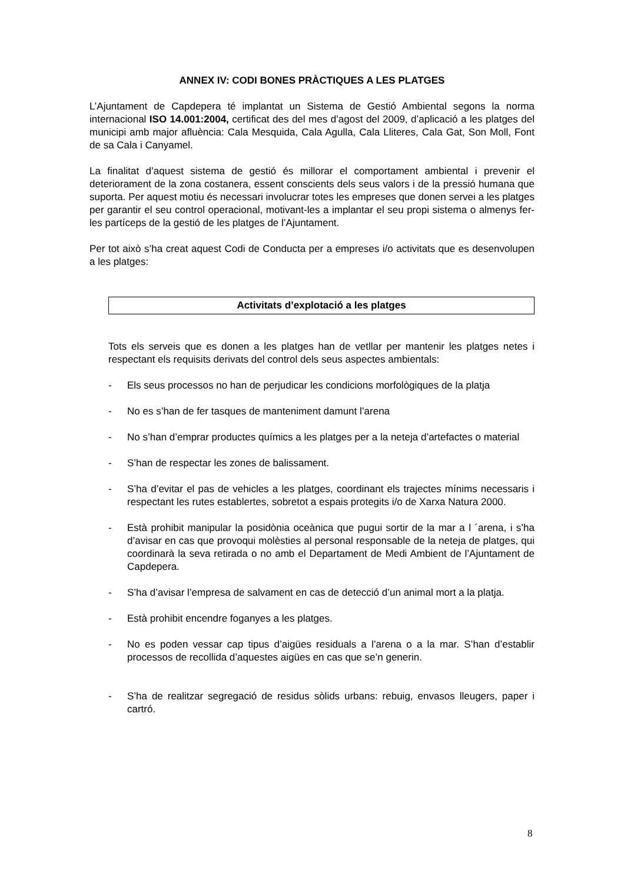ANNEX IV: CODI BONES PRÀCTIQUES A LES PLATGES
L’Ajuntament de Capdepera té implantat un Sistema de Gestió Ambiental segons la norma internacional ISO 14.001:2004, certificat des del mes d’agost del 2009, d’aplicació a les platges del municipi amb major afluència: Cala Mesquida, Cala Agulla, Cala Lliteres, Cala Gat, Son Moll, Font de sa Cala i Canyamel.
La finalitat d’aquest sistema de gestió és millorar el comportament ambiental i prevenir el deteriorament de la zona costanera, essent conscients dels seus valors i de la pressió humana que suporta. Per aquest motiu és necessari involucrar totes les empreses que donen servei a les platges per garantir el seu control operacional, motivant-les a implantar el seu propi sistema o almenys fer-les partíceps de la gestió de les platges de l’Ajuntament.
Per tot això s’ha creat aquest Codi de Conducta per a empreses i/o activitats que es desenvolupen a les platges:
Activitats d’explotació a les platges
Tots els serveis que es donen a les platges han de vetllar per mantenir les platges netes i respectant els requisits derivats del control dels seus aspectes ambientals:
- Els seus processos no han de perjudicar les condicions morfològiques de la platja
- No es s’han de fer tasques de manteniment damunt l’arena
- No s’han d’emprar productes químics a les platges per a la neteja d’artefactes o material
- S’han de respectar les zones de balissament.
- S’ha d’evitar el pas de vehicles a les platges, coordinant els trajectes mínims necessaris i respectant les rutes establertes, sobretot a espais protegits i/o de Xarxa Natura 2000.
- Està prohibit manipular la posidònia oceànica que pugui sortir de la mar a l ´arena, i s’ha d’avisar en cas que provoqui molèsties al personal responsable de la neteja de platges, qui coordinarà la seva retirada o no amb el Departament de Medi Ambient de l’Ajuntament de Capdepera.
- S’ha d’avisar l’empresa de salvament en cas de detecció d’un animal mort a la platja.
- Està prohibit encendre foganyes a les platges.
- No es poden vessar cap tipus d’aigües residuals a l’arena o a la mar. S’han d’establir processos de recollida d’aquestes aigües en cas que se’n generin.
- S’ha de realitzar segregació de residus sòlids urbans: rebuig, envasos lleugers, paper i cartró.
8